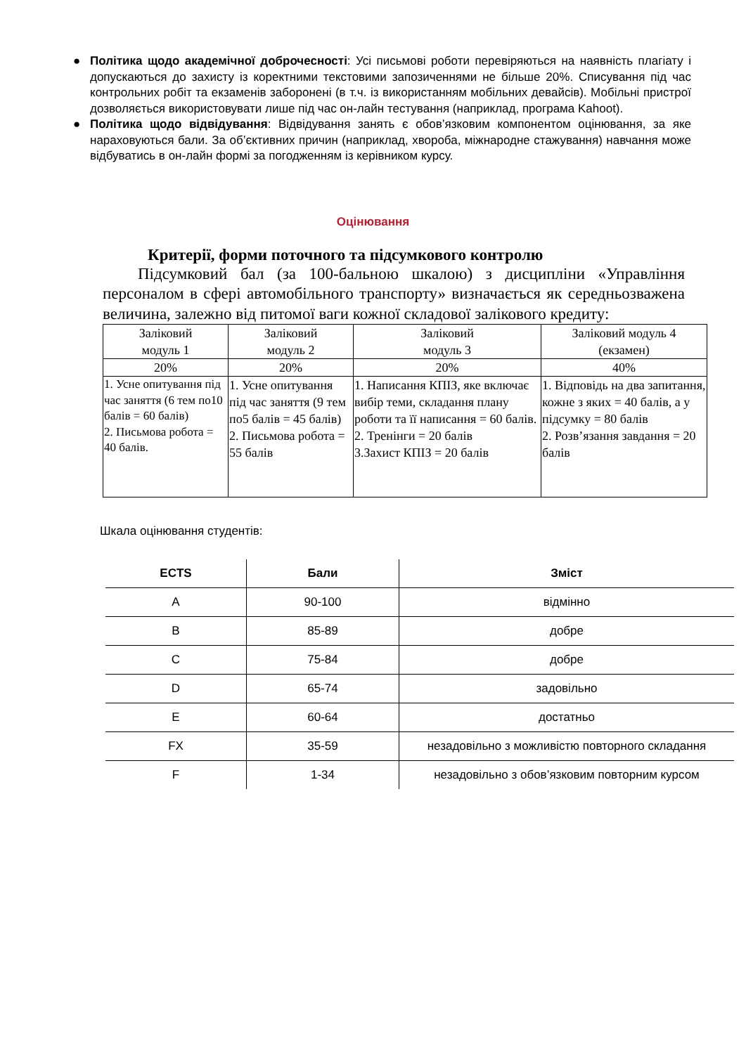● Політика щодо академічної доброчесності: Усі письмові роботи перевіряються на наявність плагіату і допускаються до захисту із коректними текстовими запозиченнями не більше 20%. Списування під час контрольних робіт та екзаменів заборонені (в т.ч. із використанням мобільних девайсів). Мобільні пристрої дозволяється використовувати лише під час он-лайн тестування (наприклад, програма Kahoot).
● Політика щодо відвідування: Відвідування занять є обов’язковим компонентом оцінювання, за яке нараховуються бали. За об’єктивних причин (наприклад, хвороба, міжнародне стажування) навчання може відбуватись в он-лайн формі за погодженням із керівником курсу.
Оцінювання
Критерії, форми поточного та підсумкового контролю
Підсумковий бал (за 100-бальною шкалою) з дисципліни «Управління персоналом в сфері автомобільного транспорту» визначається як середньозважена величина, залежно від питомої ваги кожної складової залікового кредиту:
| Заліковий модуль 1 | Заліковий модуль 2 | Заліковий модуль 3 | Заліковий модуль 4 (екзамен) |
| 20% | 20% | 20% | 40% |
| 1. Усне опитування під час заняття (6 тем по10 балів = 60 балів) 2. Письмова робота = 40 балів. | 1. Усне опитування під час заняття (9 тем по5 балів = 45 балів) 2. Письмова робота = 55 балів | 1. Написання КПІЗ, яке включає вибір теми, складання плану роботи та її написання = 60 балів. 2. Тренінги = 20 балів 3.Захист КПІЗ = 20 балів | 1. Відповідь на два запитання, кожне з яких = 40 балів, а у підсумку = 80 балів 2. Розв’язання завдання = 20 балів |
Шкала оцінювання студентів:
| ECTS | Бали | Зміст |
| --- | --- | --- |
| A | 90-100 | відмінно |
| B | 85-89 | добре |
| C | 75-84 | добре |
| D | 65-74 | задовільно |
| E | 60-64 | достатньо |
| FX | 35-59 | незадовільно з можливістю повторного складання |
| F | 1-34 | незадовільно з обов’язковим повторним курсом |